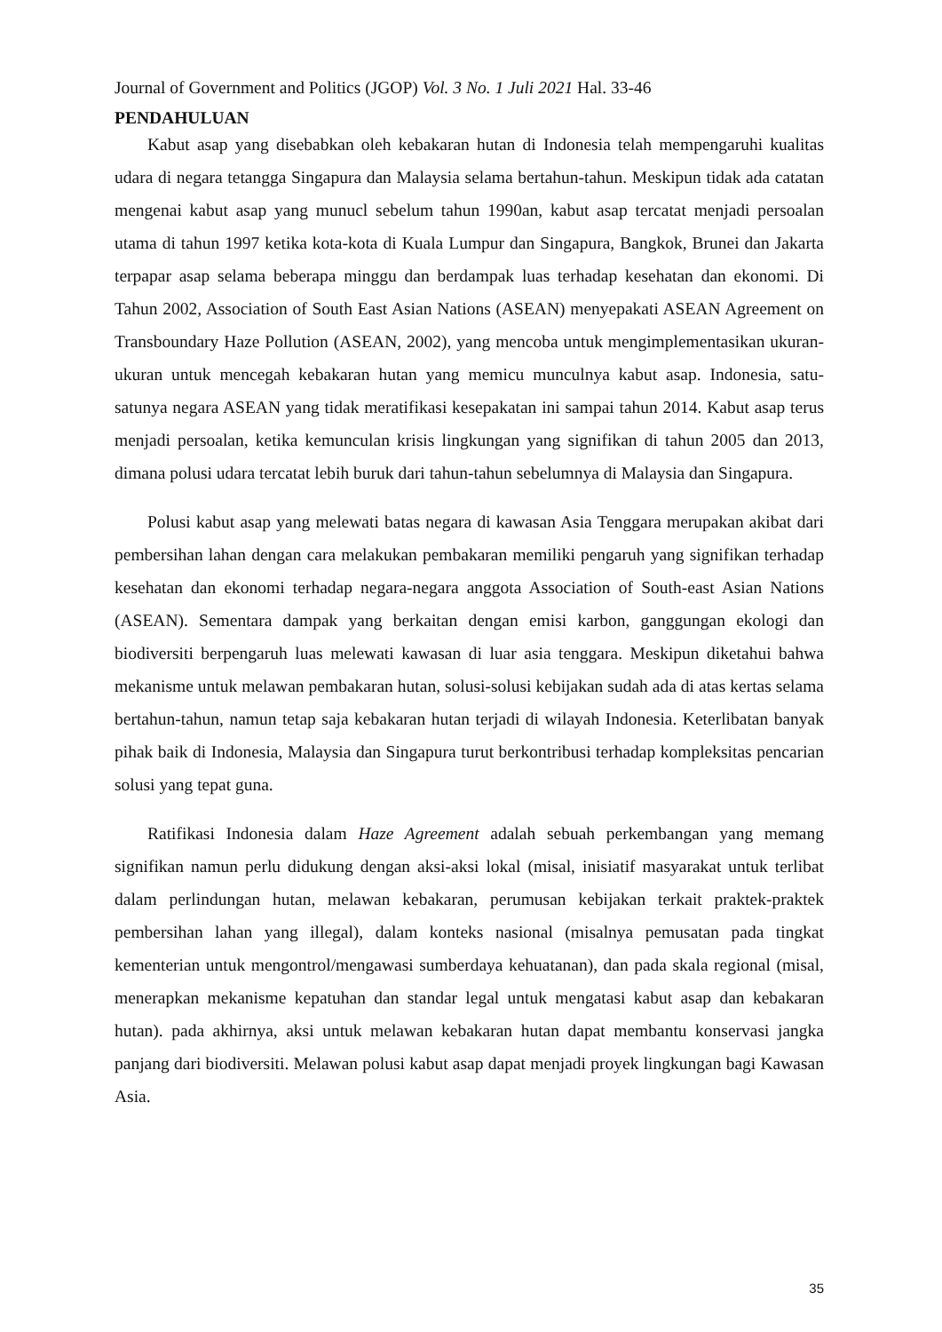Journal of Government and Politics (JGOP) Vol. 3 No. 1 Juli 2021 Hal. 33-46
PENDAHULUAN
Kabut asap yang disebabkan oleh kebakaran hutan di Indonesia telah mempengaruhi kualitas udara di negara tetangga Singapura dan Malaysia selama bertahun-tahun. Meskipun tidak ada catatan mengenai kabut asap yang munucl sebelum tahun 1990an, kabut asap tercatat menjadi persoalan utama di tahun 1997 ketika kota-kota di Kuala Lumpur dan Singapura, Bangkok, Brunei dan Jakarta terpapar asap selama beberapa minggu dan berdampak luas terhadap kesehatan dan ekonomi. Di Tahun 2002, Association of South East Asian Nations (ASEAN) menyepakati ASEAN Agreement on Transboundary Haze Pollution (ASEAN, 2002), yang mencoba untuk mengimplementasikan ukuran-ukuran untuk mencegah kebakaran hutan yang memicu munculnya kabut asap. Indonesia, satu-satunya negara ASEAN yang tidak meratifikasi kesepakatan ini sampai tahun 2014. Kabut asap terus menjadi persoalan, ketika kemunculan krisis lingkungan yang signifikan di tahun 2005 dan 2013, dimana polusi udara tercatat lebih buruk dari tahun-tahun sebelumnya di Malaysia dan Singapura.
Polusi kabut asap yang melewati batas negara di kawasan Asia Tenggara merupakan akibat dari pembersihan lahan dengan cara melakukan pembakaran memiliki pengaruh yang signifikan terhadap kesehatan dan ekonomi terhadap negara-negara anggota Association of South-east Asian Nations (ASEAN). Sementara dampak yang berkaitan dengan emisi karbon, ganggungan ekologi dan biodiversiti berpengaruh luas melewati kawasan di luar asia tenggara. Meskipun diketahui bahwa mekanisme untuk melawan pembakaran hutan, solusi-solusi kebijakan sudah ada di atas kertas selama bertahun-tahun, namun tetap saja kebakaran hutan terjadi di wilayah Indonesia. Keterlibatan banyak pihak baik di Indonesia, Malaysia dan Singapura turut berkontribusi terhadap kompleksitas pencarian solusi yang tepat guna.
Ratifikasi Indonesia dalam Haze Agreement adalah sebuah perkembangan yang memang signifikan namun perlu didukung dengan aksi-aksi lokal (misal, inisiatif masyarakat untuk terlibat dalam perlindungan hutan, melawan kebakaran, perumusan kebijakan terkait praktek-praktek pembersihan lahan yang illegal), dalam konteks nasional (misalnya pemusatan pada tingkat kementerian untuk mengontrol/mengawasi sumberdaya kehuatanan), dan pada skala regional (misal, menerapkan mekanisme kepatuhan dan standar legal untuk mengatasi kabut asap dan kebakaran hutan). pada akhirnya, aksi untuk melawan kebakaran hutan dapat membantu konservasi jangka panjang dari biodiversiti. Melawan polusi kabut asap dapat menjadi proyek lingkungan bagi Kawasan Asia.
35